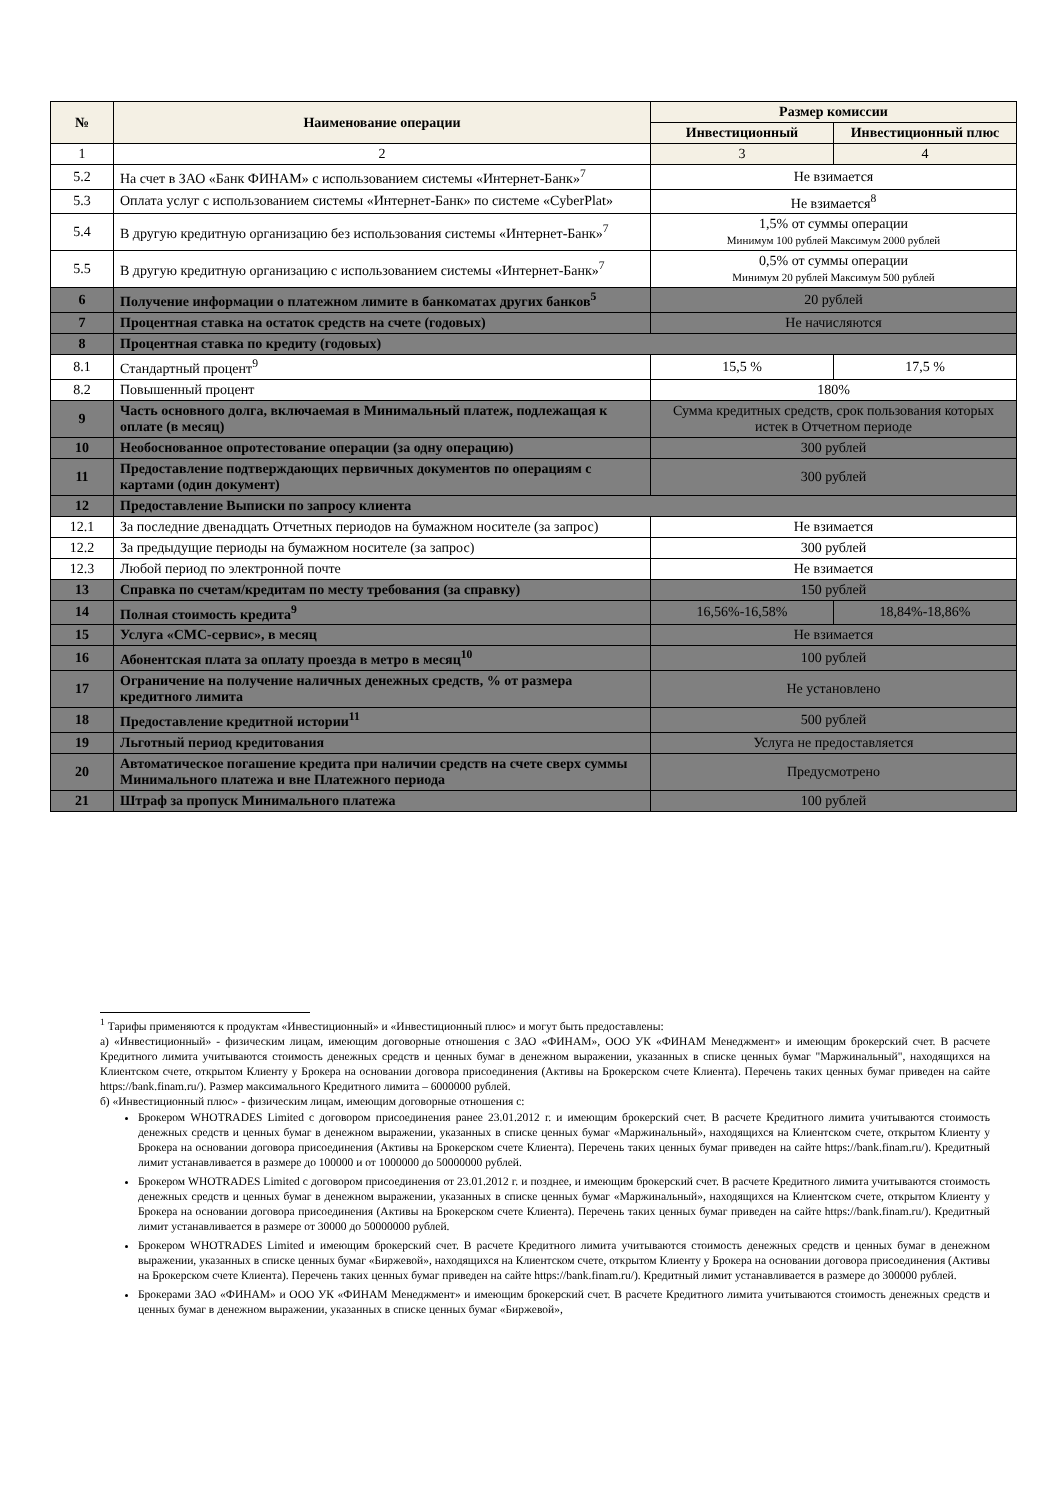| № | Наименование операции | Размер комиссии | |
| --- | --- | --- | --- |
| | | Инвестиционный | Инвестиционный плюс |
| 1 | 2 | 3 | 4 |
| 5.2 | На счет в ЗАО «Банк ФИНАМ» с использованием системы «Интернет-Банк»<sup>7</sup> | Не взимается | |
| 5.3 | Оплата услуг с использованием системы «Интернет-Банк» по системе «CyberPlat» | Не взимается<sup>8</sup> | |
| 5.4 | В другую кредитную организацию без использования системы «Интернет-Банк»<sup>7</sup> | 1,5% от суммы операции Минимум 100 рублей Максимум 2000 рублей | |
| 5.5 | В другую кредитную организацию с использованием системы «Интернет-Банк»<sup>7</sup> | 0,5% от суммы операции Минимум 20 рублей Максимум 500 рублей | |
| 6 | Получение информации о платежном лимите в банкоматах других банков<sup>5</sup> | 20 рублей | |
| 7 | Процентная ставка на остаток средств на счете (годовых) | Не начисляются | |
| 8 | Процентная ставка по кредиту (годовых) | | |
| 8.1 | Стандартный процент<sup>9</sup> | 15,5 % | 17,5 % |
| 8.2 | Повышенный процент | 180% | |
| 9 | Часть основного долга, включаемая в Минимальный платеж, подлежащая к оплате (в месяц) | Сумма кредитных средств, срок пользования которых истек в Отчетном периоде | |
| 10 | Необоснованное опротестование операции (за одну операцию) | 300 рублей | |
| 11 | Предоставление подтверждающих первичных документов по операциям с картами (один документ) | 300 рублей | |
| 12 | Предоставление Выписки по запросу клиента | | |
| 12.1 | За последние двенадцать Отчетных периодов на бумажном носителе (за запрос) | Не взимается | |
| 12.2 | За предыдущие периоды на бумажном носителе (за запрос) | 300 рублей | |
| 12.3 | Любой период по электронной почте | Не взимается | |
| 13 | Справка по счетам/кредитам по месту требования (за справку) | 150 рублей | |
| 14 | Полная стоимость кредита<sup>9</sup> | 16,56%-16,58% | 18,84%-18,86% |
| 15 | Услуга «СМС-сервис», в месяц | Не взимается | |
| 16 | Абонентская плата за оплату проезда в метро в месяц<sup>10</sup> | 100 рублей | |
| 17 | Ограничение на получение наличных денежных средств, % от размера кредитного лимита | Не установлено | |
| 18 | Предоставление кредитной истории<sup>11</sup> | 500 рублей | |
| 19 | Льготный период кредитования | Услуга не предоставляется | |
| 20 | Автоматическое погашение кредита при наличии средств на счете сверх суммы Минимального платежа и вне Платежного периода | Предусмотрено | |
| 21 | Штраф за пропуск Минимального платежа | 100 рублей | |
<sup>1</sup> Тарифы применяются к продуктам «Инвестиционный» и «Инвестиционный плюс» и могут быть предоставлены:
а) «Инвестиционный» - физическим лицам, имеющим договорные отношения с ЗАО «ФИНАМ», ООО УК «ФИНАМ Менеджмент» и имеющим брокерский счет. В расчете Кредитного лимита учитываются стоимость денежных средств и ценных бумаг в денежном выражении, указанных в списке ценных бумаг "Маржинальный", находящихся на Клиентском счете, открытом Клиенту у Брокера на основании договора присоединения (Активы на Брокерском счете Клиента). Перечень таких ценных бумаг приведен на сайте https://bank.finam.ru/). Размер максимального Кредитного лимита – 6000000 рублей.
б) «Инвестиционный плюс» - физическим лицам, имеющим договорные отношения с:
Брокером WHOTRADES Limited с договором присоединения ранее 23.01.2012 г. и имеющим брокерский счет. В расчете Кредитного лимита учитываются стоимость денежных средств и ценных бумаг в денежном выражении, указанных в списке ценных бумаг «Маржинальный», находящихся на Клиентском счете, открытом Клиенту у Брокера на основании договора присоединения (Активы на Брокерском счете Клиента). Перечень таких ценных бумаг приведен на сайте https://bank.finam.ru/). Кредитный лимит устанавливается в размере до 100000 и от 1000000 до 50000000 рублей.
Брокером WHOTRADES Limited с договором присоединения от 23.01.2012 г. и позднее, и имеющим брокерский счет. В расчете Кредитного лимита учитываются стоимость денежных средств и ценных бумаг в денежном выражении, указанных в списке ценных бумаг «Маржинальный», находящихся на Клиентском счете, открытом Клиенту у Брокера на основании договора присоединения (Активы на Брокерском счете Клиента). Перечень таких ценных бумаг приведен на сайте https://bank.finam.ru/). Кредитный лимит устанавливается в размере от 30000 до 50000000 рублей.
Брокером WHOTRADES Limited и имеющим брокерский счет. В расчете Кредитного лимита учитываются стоимость денежных средств и ценных бумаг в денежном выражении, указанных в списке ценных бумаг «Биржевой», находящихся на Клиентском счете, открытом Клиенту у Брокера на основании договора присоединения (Активы на Брокерском счете Клиента). Перечень таких ценных бумаг приведен на сайте https://bank.finam.ru/). Кредитный лимит устанавливается в размере до 300000 рублей.
Брокерами ЗАО «ФИНАМ» и ООО УК «ФИНАМ Менеджмент» и имеющим брокерский счет. В расчете Кредитного лимита учитываются стоимость денежных средств и ценных бумаг в денежном выражении, указанных в списке ценных бумаг «Биржевой»,